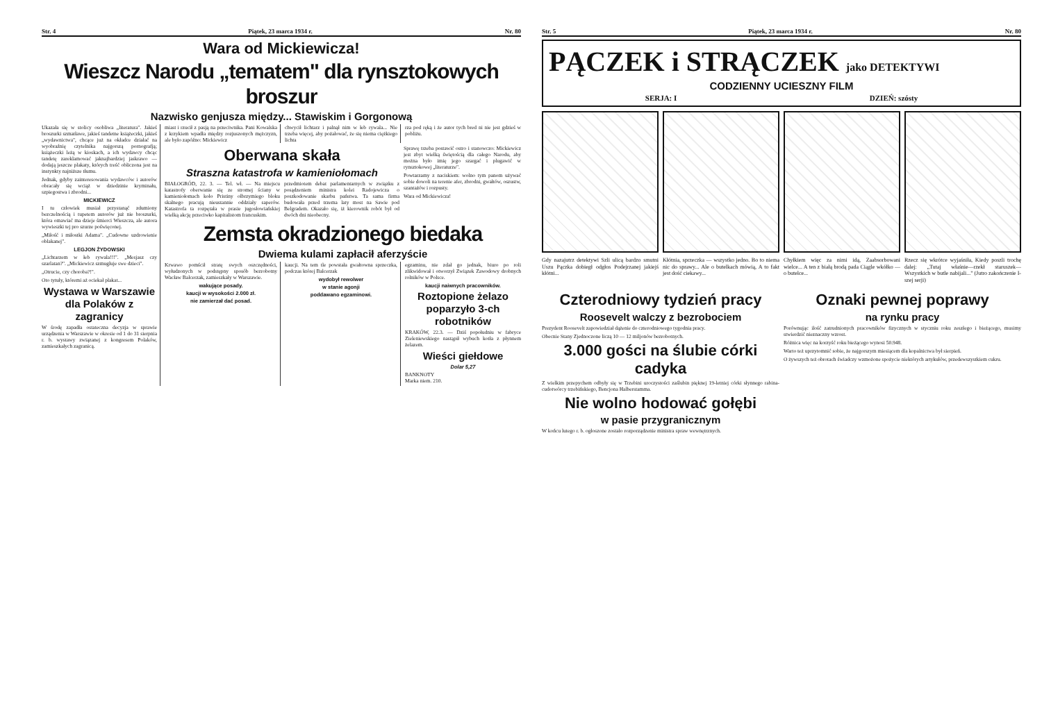Str. 4 Piątek, 23 marca 1934 r. Nr. 80
Wara od Mickiewicza!
Wieszcz Narodu „tematem" dla rynsztokowych broszur
Nazwisko genjusza między... Stawiskim i Gorgonową
Ukazała się w stolicy osobliwa „literatura". Jakieś broszurki szmatławe, jakieś tandetne książeczki, jakieś „wydawnictwa", chcące już na okładce działać na wyobraźnię czytelnika najgorszą pornografją; książeczki leżą w kioskach, a ich wydawcy chcąc tandetę zareklamować jaknajbardziej jaskrawo — dodają jeszcze plakaty, których treść obliczona jest na instynkty najniższe tłumu.
Jednak, gdyby zainteresowania wydawców i autorów obracały się wciąż w dziedzinie kryminału, szpiegostwa i zbrodni...
MICKIEWICZ
I tu człowiek musiał przystanąć zdumiony bezczelnością i tupetem autorów już nie broszurki, która omawiać ma dzieje śmierci Wieszcza, ale autora wywieszki tej pro szurze poświęconej.
„Miłość i miłostki Adama". „Cudowne uzdrowienie oblakanej".
LEGJON ŻYDOWSKI
„Lichtarzem w łeb rywala!!!". „Mesjasz czy szarlatan?". „Mickiewicz szmugluje swe dzieci".
„Otrucie, czy choroba?!".
Oto tytuły, któremi aż ociekał plakat...
Wystawa w Warszawie dla Polaków z zagranicy
W środę zapadła ostateczna decyzja w sprawie urządzenia w Warszawie w okresie od 1 do 31 sierpnia r. b. wystawy związanej z kongresem Polaków, zamieszkałych zagranicą.
miast i rzucił z pasją na przeciwnika. Pani Kowalska z krzykiem wpadła między rozjuszonych mężczyzn, ale było zapóźno: Mickiewicz
chwycił lichtarz i palnął nim w łeb rywala... Nie trzeba więcej, aby pożałować, że się niema ciężkiego lichta
rza pod ręką i że autor tych bred ni nie jest gdzieś w pobliżu.
Oberwana skała
Straszna katastrofa w kamieniołomach
BIAŁOGRÓD, 22. 3. — Tel. wł. — Na miejscu katastrofy oberwanie się ze stromej ściany w kamieniołomach koło Pristiny olbrzymiego bloku skalnego pracują nieustannie oddziały saperów. Katastrofa ta rozpętała w prasie jugosłowiańskiej wielką akcję przeciwko kapitalistom francuskim.
przedmiotem debat parlamentarnych w związku z posądzeniem ministra kolei Radojewicza o poszkodowanie skarbu państwa. Ta sama firma budowała przed trzema laty most na Sawie pod Belgradem. Okazało się, iż kierownik robót był od dwóch dni nieobecny.
Sprawę trzeba postawić ostro i stanowczo: Mickiewicz jest zbyt wielką świętością dla całego Narodu, aby można było imię jego szargać i plugawić w rynsztokowej „literaturze".
Powtarzamy z naciskiem: wolno tym panom używać sobie dowoli na terenie afer, zbrodni, gwałtów, oszustw, szantażów i rozpusty.
Wara od Mickiewicza!
Zemsta okradzionego biedaka
Dwiema kulami zapłacił aferzyście
Krwawo pomścił stratę swych oszczędności, wyłudzonych w podstępny sposób bezrobotny Wacław Balcerzak, zamieszkały w Warszawie.
wakujące posady.
kaucji w wysokości 2.000 zł.
nie zamierzał dać posad.
kaucji. Na tem tle powstała gwałtowna sprzeczka, podczas której Balcerzak
wydobył rewolwer
w stanie agonji
poddawano egzaminowi.
egzaminu, nie zdał go jednak, biuro po roli zlikwidował i otworzył Związek Zawodowy drobnych rolników w Polsce.
kaucji naiwnych pracowników.
Roztopione żelazo poparzyło 3-ch robotników
KRAKÓW, 22.3. — Dziś popołudniu w fabryce Zieleniewskiego nastąpił wybuch kotła z płynnem żelazem.
Wieści giełdowe
Dolar 5,27
BANKNOTY
Marka niem. 210.
Str. 5 Piątek, 23 marca 1934 r. Nr. 80
PĄCZEK i STRĄCZEK jako DETEKTYWI
CODZIENNY UCIESZNY FILM
SERJA: I DZIEŃ: szósty
Gdy nazajutrz detektywi Szli ulicą bardzo smutni Uszu Pączka dobiegł odgłos Podejrzanej jakiejś kłótni...
Kłótnia, sprzeczka — wszystko jedno. Bo to niema nic do sprawy... Ale o butelkach mówią, A to fakt jest dość ciekawy...
Chyłkiem więc za nimi idą, Zaabsorbowani wielce... A ten z białą brodą pada Ciągle wkółko — o butelce...
Rzecz się wkrótce wyjaśniła, Kiedy poszli trochę dalej: „Tutaj właśnie—rzekł staruszek— Wszystkich w butle nabijali..." (Jutro zakończenie I-szej serji)
Czterodniowy tydzień pracy
Roosevelt walczy z bezrobociem
Prezydent Roosevelt zapowiedział dążenie do czterodniowego tygodnia pracy.
Obecnie Stany Zjednoczone liczą 10 — 12 miljonów bezrobotnych.
3.000 gości na ślubie córki cadyka
Z wielkim przepychem odbyły się w Trzebini uroczystości zaślubin pięknej 19-letniej córki słynnego rabina-cudotwórcy trzebińskiego, Bencjona Halberstamma.
Nie wolno hodować gołębi
w pasie przygranicznym
W końcu lutego r. b. ogłoszone zostało rozporządzenie ministra spraw wewnętrznych.
Oznaki pewnej poprawy
na rynku pracy
Porównując ilość zatrudnionych pracowników fizycznych w styczniu roku zeszłego i bieżącego, musimy stwierdzić nieznaczny wzrost.
Różnica więc na korzyść roku bieżącego wynosi 50.948.
Warto też uprzytomnić sobie, że najgorszym miesiącem dla kopalnictwa był sierpień.
O żywszych też obrotach świadczy wzmożone spożycie niektórych artykułów, przedewszystkiem cukru.